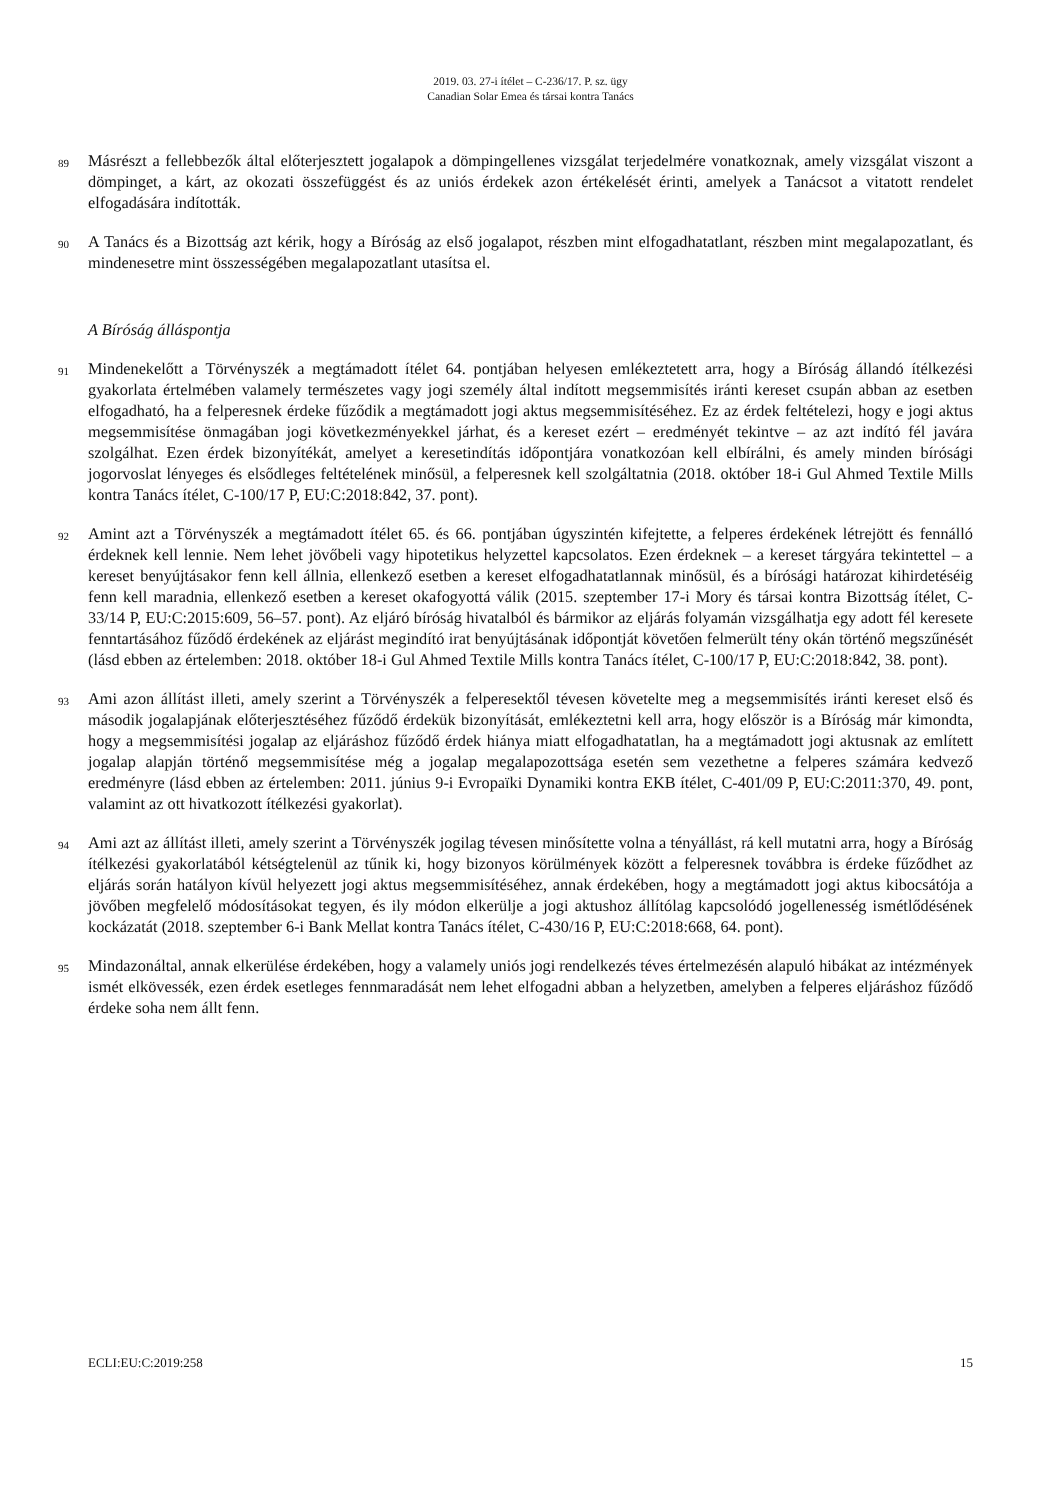2019. 03. 27-i ítélet – C-236/17. P. sz. ügy
Canadian Solar Emea és társai kontra Tanács
89
Másrészt a fellebbezők által előterjesztett jogalapok a dömpingellenes vizsgálat terjedelmére vonatkoznak, amely vizsgálat viszont a dömpinget, a kárt, az okozati összefüggést és az uniós érdekek azon értékelését érinti, amelyek a Tanácsot a vitatott rendelet elfogadására indították.
90
A Tanács és a Bizottság azt kérik, hogy a Bíróság az első jogalapot, részben mint elfogadhatatlant, részben mint megalapozatlant, és mindenesetre mint összességében megalapozatlant utasítsa el.
A Bíróság álláspontja
91
Mindenekelőtt a Törvényszék a megtámadott ítélet 64. pontjában helyesen emlékeztetett arra, hogy a Bíróság állandó ítélkezési gyakorlata értelmében valamely természetes vagy jogi személy által indított megsemmisítés iránti kereset csupán abban az esetben elfogadható, ha a felperesnek érdeke fűződik a megtámadott jogi aktus megsemmisítéséhez. Ez az érdek feltételezi, hogy e jogi aktus megsemmisítése önmagában jogi következményekkel járhat, és a kereset ezért – eredményét tekintve – az azt indító fél javára szolgálhat. Ezen érdek bizonyítékát, amelyet a keresetindítás időpontjára vonatkozóan kell elbírálni, és amely minden bírósági jogorvoslat lényeges és elsődleges feltételének minősül, a felperesnek kell szolgáltatnia (2018. október 18-i Gul Ahmed Textile Mills kontra Tanács ítélet, C-100/17 P, EU:C:2018:842, 37. pont).
92
Amint azt a Törvényszék a megtámadott ítélet 65. és 66. pontjában úgyszintén kifejtette, a felperes érdekének létrejött és fennálló érdeknek kell lennie. Nem lehet jövőbeli vagy hipotetikus helyzettel kapcsolatos. Ezen érdeknek – a kereset tárgyára tekintettel – a kereset benyújtásakor fenn kell állnia, ellenkező esetben a kereset elfogadhatatlannak minősül, és a bírósági határozat kihirdetéséig fenn kell maradnia, ellenkező esetben a kereset okafogyottá válik (2015. szeptember 17-i Mory és társai kontra Bizottság ítélet, C-33/14 P, EU:C:2015:609, 56–57. pont). Az eljáró bíróság hivatalból és bármikor az eljárás folyamán vizsgálhatja egy adott fél keresete fenntartásához fűződő érdekének az eljárást megindító irat benyújtásának időpontját követően felmerült tény okán történő megszűnését (lásd ebben az értelemben: 2018. október 18-i Gul Ahmed Textile Mills kontra Tanács ítélet, C-100/17 P, EU:C:2018:842, 38. pont).
93
Ami azon állítást illeti, amely szerint a Törvényszék a felperesektől tévesen követelte meg a megsemmisítés iránti kereset első és második jogalapjának előterjesztéséhez fűződő érdekük bizonyítását, emlékeztetni kell arra, hogy először is a Bíróság már kimondta, hogy a megsemmisítési jogalap az eljáráshoz fűződő érdek hiánya miatt elfogadhatatlan, ha a megtámadott jogi aktusnak az említett jogalap alapján történő megsemmisítése még a jogalap megalapozottsága esetén sem vezethetne a felperes számára kedvező eredményre (lásd ebben az értelemben: 2011. június 9-i Evropaïki Dynamiki kontra EKB ítélet, C-401/09 P, EU:C:2011:370, 49. pont, valamint az ott hivatkozott ítélkezési gyakorlat).
94
Ami azt az állítást illeti, amely szerint a Törvényszék jogilag tévesen minősítette volna a tényállást, rá kell mutatni arra, hogy a Bíróság ítélkezési gyakorlatából kétségtelenül az tűnik ki, hogy bizonyos körülmények között a felperesnek továbbra is érdeke fűződhet az eljárás során hatályon kívül helyezett jogi aktus megsemmisítéséhez, annak érdekében, hogy a megtámadott jogi aktus kibocsátója a jövőben megfelelő módosításokat tegyen, és ily módon elkerülje a jogi aktushoz állítólag kapcsolódó jogellenesség ismétlődésének kockázatát (2018. szeptember 6-i Bank Mellat kontra Tanács ítélet, C-430/16 P, EU:C:2018:668, 64. pont).
95
Mindazonáltal, annak elkerülése érdekében, hogy a valamely uniós jogi rendelkezés téves értelmezésén alapuló hibákat az intézmények ismét elkövessék, ezen érdek esetleges fennmaradását nem lehet elfogadni abban a helyzetben, amelyben a felperes eljáráshoz fűződő érdeke soha nem állt fenn.
ECLI:EU:C:2019:258 15